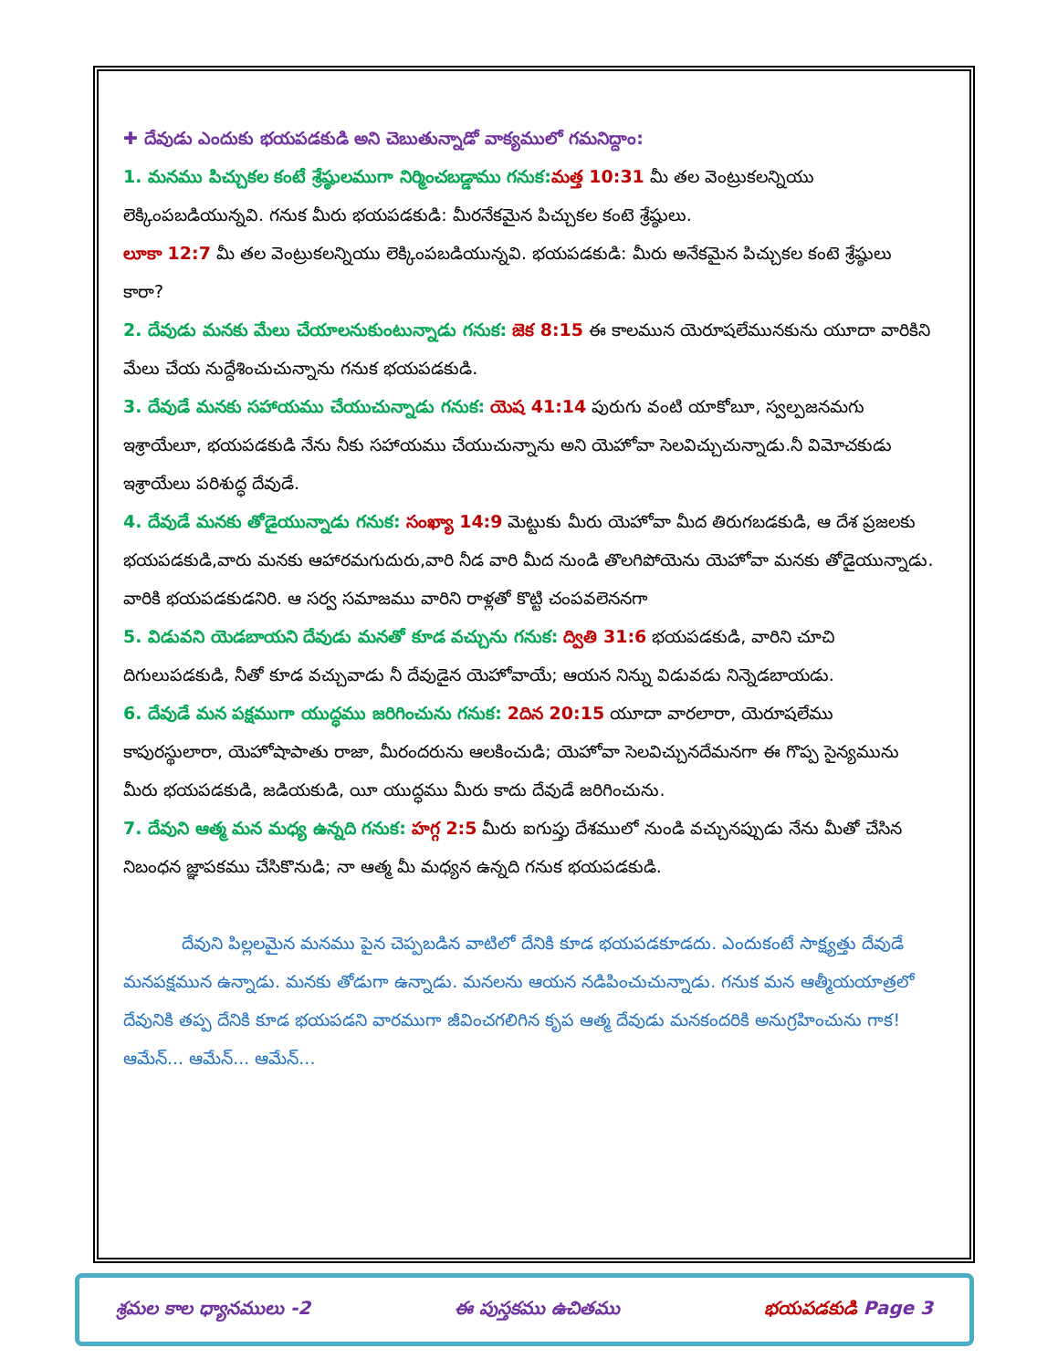✚ దేవుడు ఎందుకు భయపడకుడి అని చెబుతున్నాడో వాక్యములో గమనిద్దాం:
1. మనము పిచ్చుకల కంటే శ్రేష్ఠులముగా నిర్మించబడ్డాము గనుక: మత్త 10:31 మీ తల వెంట్రుకలన్నియు లెక్కింపబడియున్నవి. గనుక మీరు భయపడకుడి: మీరనేకమైన పిచ్చుకల కంటె శ్రేష్ఠులు.
లూకా 12:7 మీ తల వెంట్రుకలన్నియు లెక్కింపబడియున్నవి. భయపడకుడి: మీరు అనేకమైన పిచ్చుకల కంటె శ్రేష్ఠులు కారా?
2. దేవుడు మనకు మేలు చేయాలనుకుంటున్నాడు గనుక: జెక 8:15 ఈ కాలమున యెరూషలేమునకును యూదా వారికిని మేలు చేయ నుద్దేశించుచున్నాను గనుక భయపడకుడి.
3. దేవుడే మనకు సహాయము చేయుచున్నాడు గనుక: యెష 41:14 పురుగు వంటి యాకోబూ, స్వల్పజనమగు ఇశ్రాయేలూ, భయపడకుడి నేను నీకు సహాయము చేయుచున్నాను అని యెహోవా సెలవిచ్చుచున్నాడు.నీ విమోచకుడు ఇశ్రాయేలు పరిశుద్ధ దేవుడే.
4. దేవుడే మనకు తోడైయున్నాడు గనుక: సంఖ్యా 14:9 మెట్టుకు మీరు యెహోవా మీద తిరుగబడకుడి, ఆ దేశ ప్రజలకు భయపడకుడి,వారు మనకు ఆహారమగుదురు,వారి నీడ వారి మీద నుండి తొలగిపోయెను యెహోవా మనకు తోడైయున్నాడు. వారికి భయపడకుడనిరి. ఆ సర్వ సమాజము వారిని రాళ్లతో కొట్టి చంపవలెననగా
5. విడువని యెడబాయని దేవుడు మనతో కూడ వచ్చును గనుక: ద్వితి 31:6 భయపడకుడి, వారిని చూచి దిగులుపడకుడి, నీతో కూడ వచ్చువాడు నీ దేవుడైన యెహోవాయే; ఆయన నిన్ను విడువడు నిన్నెడబాయడు.
6. దేవుడే మన పక్షముగా యుద్ధము జరిగించును గనుక: 2దిన 20:15 యూదా వారలారా, యెరూషలేము కాపురస్థులారా, యెహోషాపాతు రాజా, మీరందరును ఆలకించుడి; యెహోవా సెలవిచ్చునదేమనగా ఈ గొప్ప సైన్యమును మీరు భయపడకుడి, జడియకుడి, యీ యుద్ధము మీరు కాదు దేవుడే జరిగించును.
7. దేవుని ఆత్మ మన మధ్య ఉన్నది గనుక: హగ్గ 2:5 మీరు ఐగుప్తు దేశములో నుండి వచ్చునప్పుడు నేను మీతో చేసిన నిబంధన జ్ఞాపకము చేసికొనుడి; నా ఆత్మ మీ మధ్యన ఉన్నది గనుక భయపడకుడి.
దేవుని పిల్లలమైన మనము పైన చెప్పబడిన వాటిలో దేనికి కూడ భయపడకూడదు. ఎందుకంటే సాక్ష్యత్తు దేవుడే మనపక్షమున ఉన్నాడు. మనకు తోడుగా ఉన్నాడు. మనలను ఆయన నడిపించుచున్నాడు. గనుక మన ఆత్మీయయాత్రలో దేవునికి తప్ప దేనికి కూడ భయపడని వారముగా జీవించగలిగిన కృప ఆత్మ దేవుడు మనకందరికి అనుగ్రహించును గాక! ఆమేన్... ఆమేన్... ఆమేన్...
శ్రమల కాల ధ్యానములు -2 ఈ పుస్తకము ఉచితము భయపడకుడి Page 3